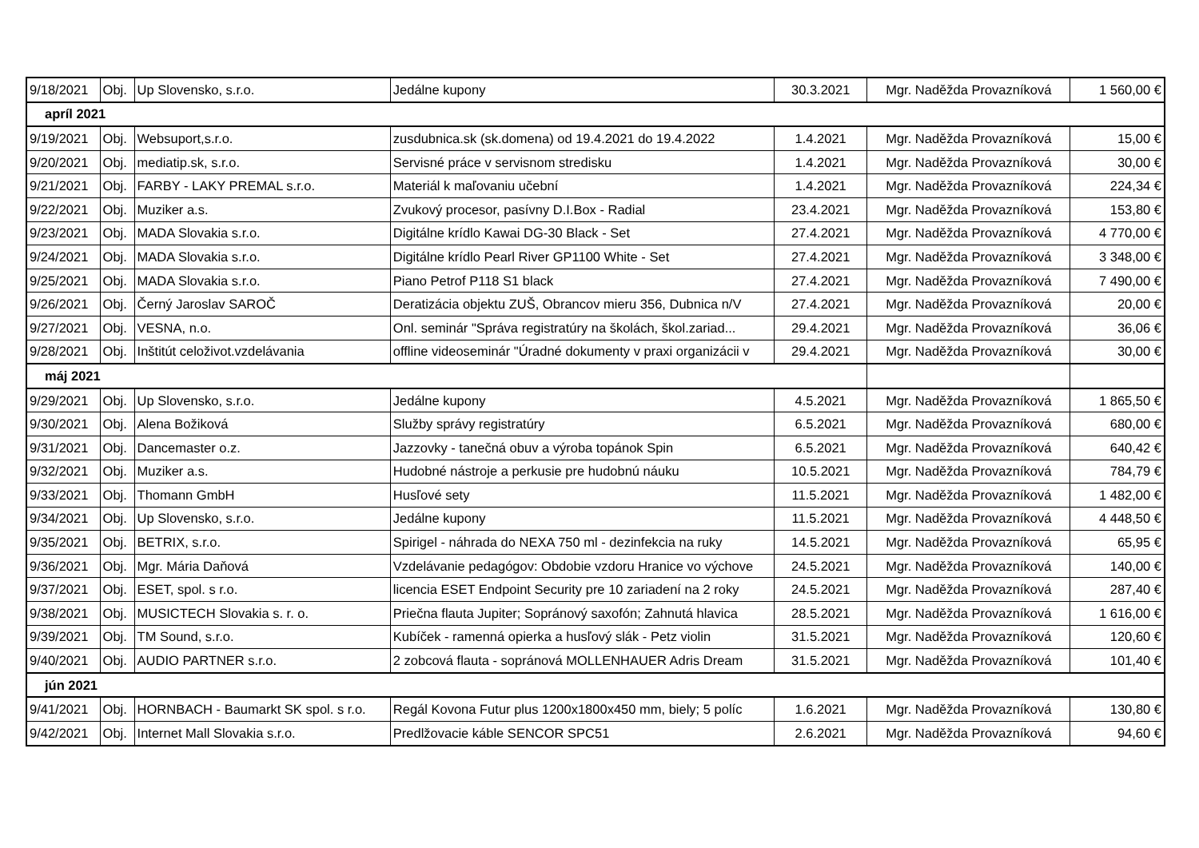| 9/18/2021 | Obj. | Up Slovensko, s.r.o. | Jedálne kupony | 30.3.2021 | Mgr. Naděžda Provazníková | 1 560,00 € |
| apríl 2021 | | | | | | |
| 9/19/2021 | Obj. | Websuport,s.r.o. | zusdubnica.sk (sk.domena) od 19.4.2021 do 19.4.2022 | 1.4.2021 | Mgr. Naděžda Provazníková | 15,00 € |
| 9/20/2021 | Obj. | mediatip.sk, s.r.o. | Servisné práce v servisnom stredisku | 1.4.2021 | Mgr. Naděžda Provazníková | 30,00 € |
| 9/21/2021 | Obj. | FARBY - LAKY PREMAL s.r.o. | Materiál k maľovaniu učební | 1.4.2021 | Mgr. Naděžda Provazníková | 224,34 € |
| 9/22/2021 | Obj. | Muziker a.s. | Zvukový procesor, pasívny D.I.Box - Radial | 23.4.2021 | Mgr. Naděžda Provazníková | 153,80 € |
| 9/23/2021 | Obj. | MADA Slovakia s.r.o. | Digitálne krídlo Kawai DG-30 Black - Set | 27.4.2021 | Mgr. Naděžda Provazníková | 4 770,00 € |
| 9/24/2021 | Obj. | MADA Slovakia s.r.o. | Digitálne krídlo Pearl River GP1100 White - Set | 27.4.2021 | Mgr. Naděžda Provazníková | 3 348,00 € |
| 9/25/2021 | Obj. | MADA Slovakia s.r.o. | Piano Petrof P118 S1 black | 27.4.2021 | Mgr. Naděžda Provazníková | 7 490,00 € |
| 9/26/2021 | Obj. | Černý Jaroslav SAROČ | Deratizácia objektu ZUŠ, Obrancov mieru 356, Dubnica n/V | 27.4.2021 | Mgr. Naděžda Provazníková | 20,00 € |
| 9/27/2021 | Obj. | VESNA, n.o. | Onl. seminár "Správa registratúry na školách, škol.zariad... | 29.4.2021 | Mgr. Naděžda Provazníková | 36,06 € |
| 9/28/2021 | Obj. | Inštitút celoživot.vzdelávania | offline videoseminár "Úradné dokumenty v praxi organizácii v | 29.4.2021 | Mgr. Naděžda Provazníková | 30,00 € |
| máj 2021 | | | | | | |
| 9/29/2021 | Obj. | Up Slovensko, s.r.o. | Jedálne kupony | 4.5.2021 | Mgr. Naděžda Provazníková | 1 865,50 € |
| 9/30/2021 | Obj. | Alena Božiková | Služby správy registratúry | 6.5.2021 | Mgr. Naděžda Provazníková | 680,00 € |
| 9/31/2021 | Obj. | Dancemaster o.z. | Jazzovky - tanečná obuv a výroba topánok Spin | 6.5.2021 | Mgr. Naděžda Provazníková | 640,42 € |
| 9/32/2021 | Obj. | Muziker a.s. | Hudobné nástroje a perkusie pre hudobnú náuku | 10.5.2021 | Mgr. Naděžda Provazníková | 784,79 € |
| 9/33/2021 | Obj. | Thomann GmbH | Husľové sety | 11.5.2021 | Mgr. Naděžda Provazníková | 1 482,00 € |
| 9/34/2021 | Obj. | Up Slovensko, s.r.o. | Jedálne kupony | 11.5.2021 | Mgr. Naděžda Provazníková | 4 448,50 € |
| 9/35/2021 | Obj. | BETRIX, s.r.o. | Spirigel - náhrada do NEXA 750 ml - dezinfekcia na ruky | 14.5.2021 | Mgr. Naděžda Provazníková | 65,95 € |
| 9/36/2021 | Obj. | Mgr. Mária Daňová | Vzdelávanie pedagógov: Obdobie vzdoru Hranice vo výchove | 24.5.2021 | Mgr. Naděžda Provazníková | 140,00 € |
| 9/37/2021 | Obj. | ESET, spol. s r.o. | licencia ESET Endpoint Security pre 10 zariadení na 2 roky | 24.5.2021 | Mgr. Naděžda Provazníková | 287,40 € |
| 9/38/2021 | Obj. | MUSICTECH Slovakia s. r. o. | Priečna flauta Jupiter; Sopránový saxofón; Zahnutá hlavica | 28.5.2021 | Mgr. Naděžda Provazníková | 1 616,00 € |
| 9/39/2021 | Obj. | TM Sound, s.r.o. | Kubíček - ramenná opierka a husľový slák - Petz violin | 31.5.2021 | Mgr. Naděžda Provazníková | 120,60 € |
| 9/40/2021 | Obj. | AUDIO PARTNER s.r.o. | 2 zobcová flauta - sopránová MOLLENHAUER Adris Dream | 31.5.2021 | Mgr. Naděžda Provazníková | 101,40 € |
| jún 2021 | | | | | | |
| 9/41/2021 | Obj. | HORNBACH - Baumarkt SK spol. s r.o. | Regál Kovona Futur plus 1200x1800x450 mm, biely; 5 políc | 1.6.2021 | Mgr. Naděžda Provazníková | 130,80 € |
| 9/42/2021 | Obj. | Internet Mall Slovakia s.r.o. | Predlžovacie káble SENCOR SPC51 | 2.6.2021 | Mgr. Naděžda Provazníková | 94,60 € |